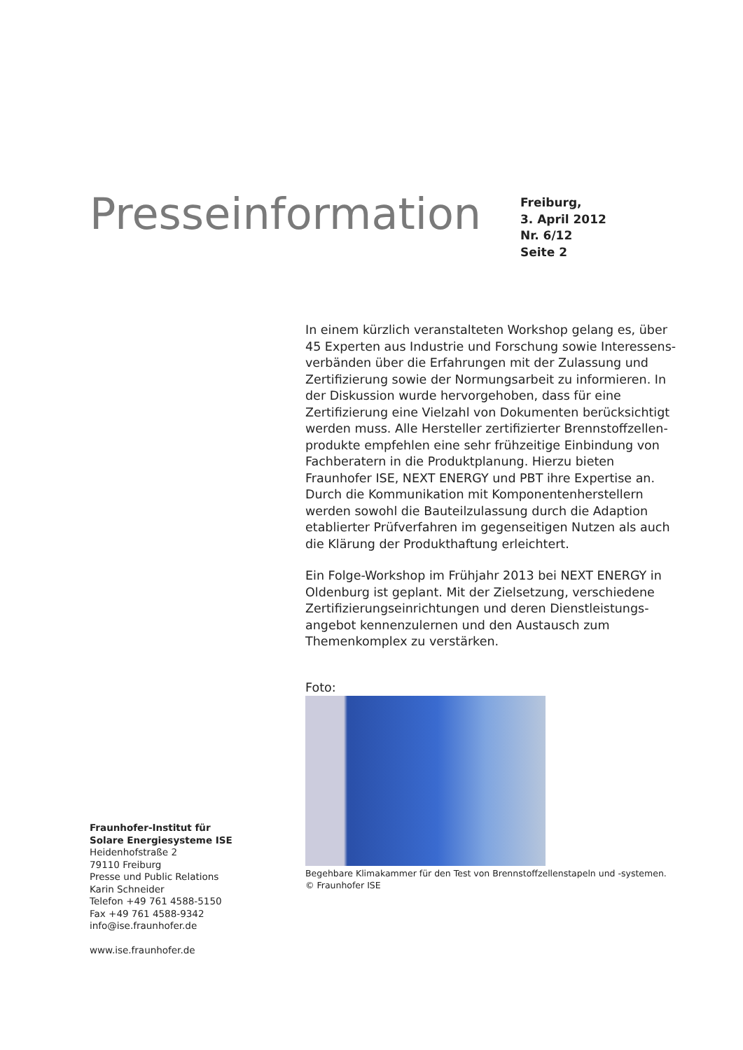Presseinformation
Freiburg,
3. April 2012
Nr. 6/12
Seite 2
In einem kürzlich veranstalteten Workshop gelang es, über 45 Experten aus Industrie und Forschung sowie Interessens­verbänden über die Erfahrungen mit der Zulassung und Zertifizierung sowie der Normungsarbeit zu informieren. In der Diskussion wurde hervorgehoben, dass für eine Zertifizierung eine Vielzahl von Dokumenten berücksichtigt werden muss. Alle Hersteller zertifizierter Brennstoffzellen­produkte empfehlen eine sehr frühzeitige Einbindung von Fachberatern in die Produktplanung. Hierzu bieten Fraunhofer ISE, NEXT ENERGY und PBT ihre Expertise an. Durch die Kommunikation mit Komponentenherstellern werden sowohl die Bauteilzulassung durch die Adaption etablierter Prüfverfahren im gegenseitigen Nutzen als auch die Klärung der Produkthaftung erleichtert.
Ein Folge-Workshop im Frühjahr 2013 bei NEXT ENERGY in Oldenburg ist geplant. Mit der Zielsetzung, verschiedene Zertifizierungseinrichtungen und deren Dienstleistungs­angebot kennenzulernen und den Austausch zum Themenkomplex zu verstärken.
Foto:
Begehbare Klimakammer für den Test von Brennstoffzellenstapeln und -systemen.
© Fraunhofer ISE
Fraunhofer-Institut für
Solare Energiesysteme ISE
Heidenhofstraße 2
79110 Freiburg
Presse und Public Relations
Karin Schneider
Telefon +49 761 4588-5150
Fax +49 761 4588-9342
info@ise.fraunhofer.de
www.ise.fraunhofer.de